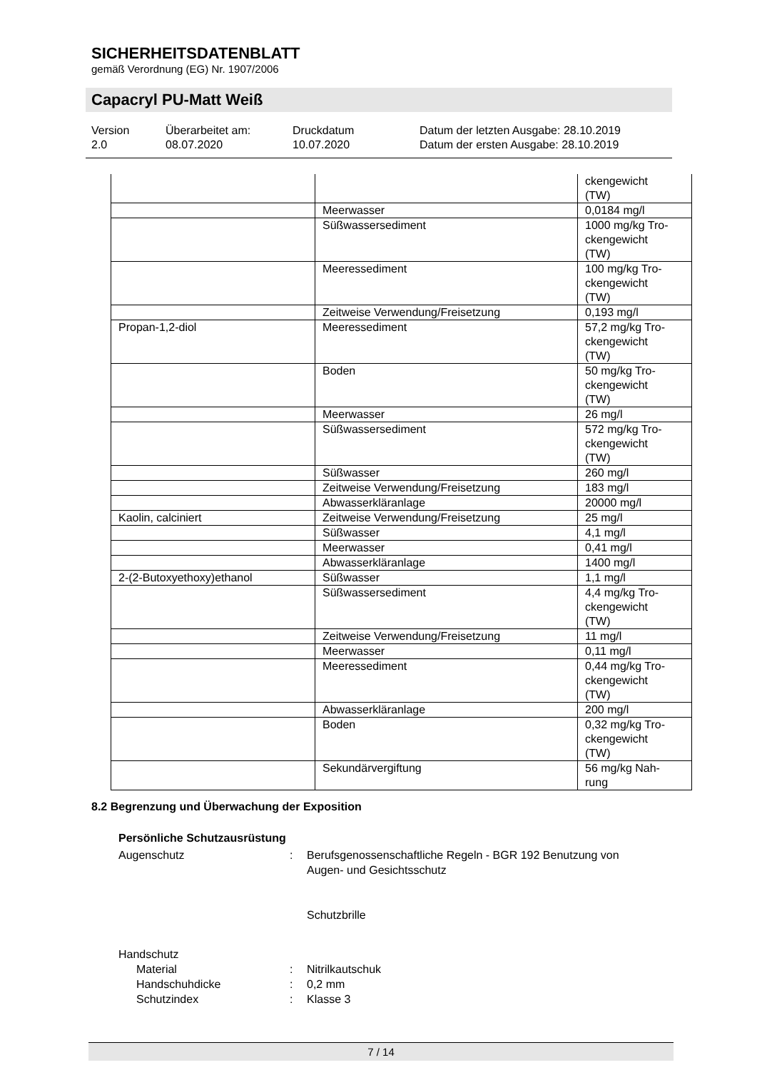SICHERHEITSDATENBLATT
gemäß Verordnung (EG) Nr. 1907/2006
Capacryl PU-Matt Weiß
Version
2.0
Überarbeitet am:
08.07.2020
Druckdatum
10.07.2020
Datum der letzten Ausgabe: 28.10.2019
Datum der ersten Ausgabe: 28.10.2019
| | | ckengewicht (TW) |
| | Meerwasser | 0,0184 mg/l |
| | Süßwassersediment | 1000 mg/kg Tro- ckengewicht (TW) |
| | Meeressediment | 100 mg/kg Tro- ckengewicht (TW) |
| | Zeitweise Verwendung/Freisetzung | 0,193 mg/l |
| Propan-1,2-diol | Meeressediment | 57,2 mg/kg Tro- ckengewicht (TW) |
| | Boden | 50 mg/kg Tro- ckengewicht (TW) |
| | Meerwasser | 26 mg/l |
| | Süßwassersediment | 572 mg/kg Tro- ckengewicht (TW) |
| | Süßwasser | 260 mg/l |
| | Zeitweise Verwendung/Freisetzung | 183 mg/l |
| | Abwasserkläranlage | 20000 mg/l |
| Kaolin, calciniert | Zeitweise Verwendung/Freisetzung | 25 mg/l |
| | Süßwasser | 4,1 mg/l |
| | Meerwasser | 0,41 mg/l |
| | Abwasserkläranlage | 1400 mg/l |
| 2-(2-Butoxyethoxy)ethanol | Süßwasser | 1,1 mg/l |
| | Süßwassersediment | 4,4 mg/kg Tro- ckengewicht (TW) |
| | Zeitweise Verwendung/Freisetzung | 11 mg/l |
| | Meerwasser | 0,11 mg/l |
| | Meeressediment | 0,44 mg/kg Tro- ckengewicht (TW) |
| | Abwasserkläranlage | 200 mg/l |
| | Boden | 0,32 mg/kg Tro- ckengewicht (TW) |
| | Sekundärvergiftung | 56 mg/kg Nah- rung |
8.2 Begrenzung und Überwachung der Exposition
Persönliche Schutzausrüstung
Augenschutz
:
Berufsgenossenschaftliche Regeln - BGR 192 Benutzung von Augen- und Gesichtsschutz
Schutzbrille
Handschutz
Material
:
Nitrilkautschuk
Handschuhdicke
:
0,2 mm
Schutzindex
:
Klasse 3
7 / 14